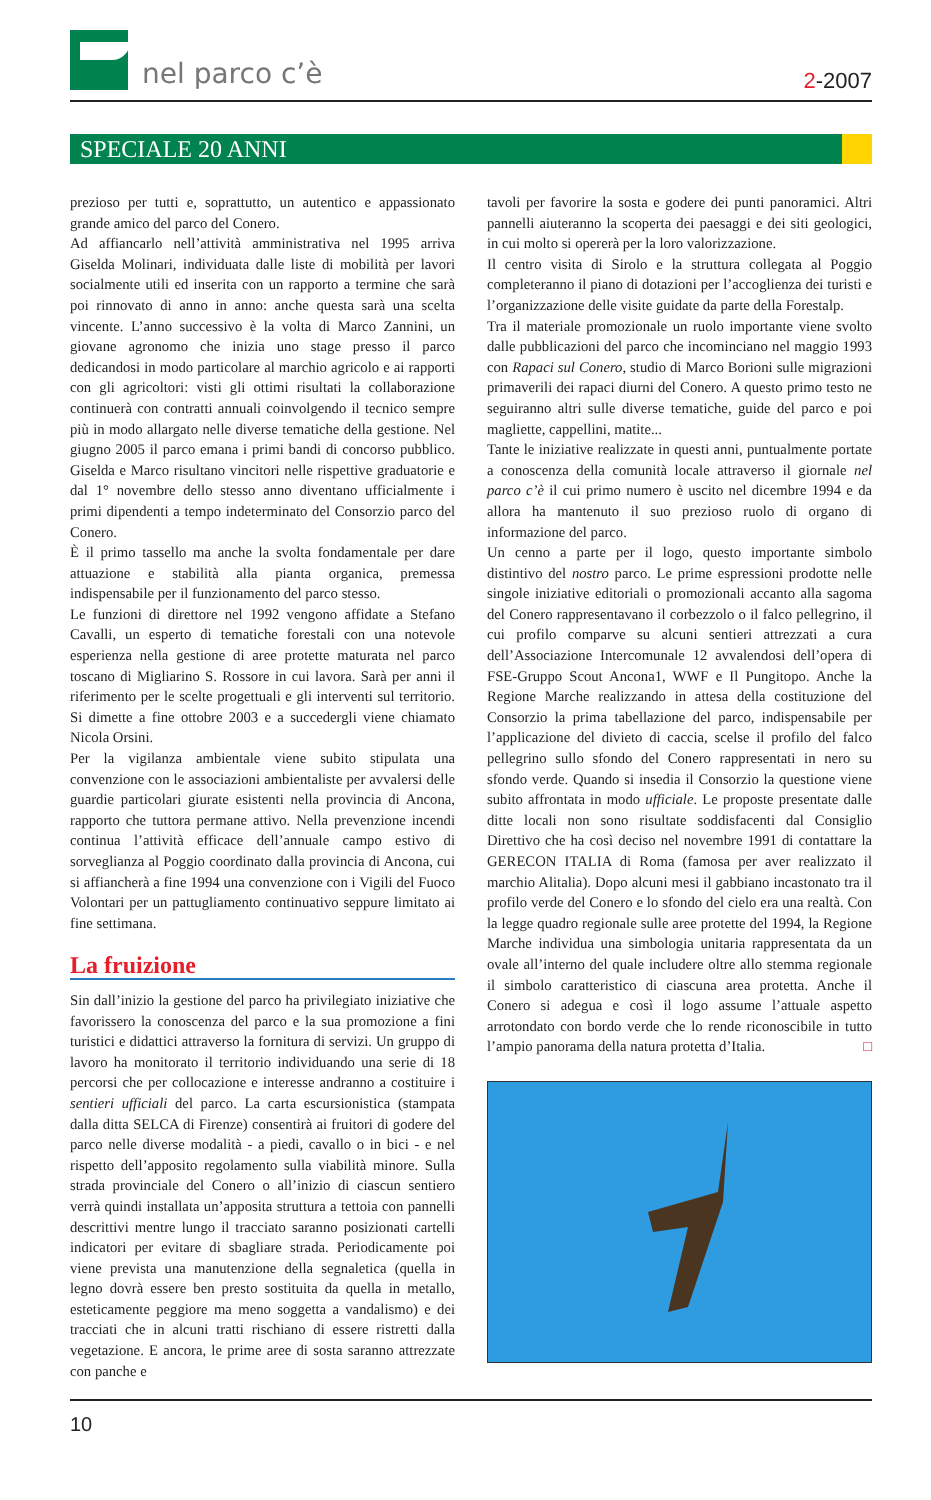nel parco c’è
2-2007
SPECIALE 20 ANNI
prezioso per tutti e, soprattutto, un autentico e appassionato grande amico del parco del Conero.
Ad affiancarlo nell’attività amministrativa nel 1995 arriva Giselda Molinari, individuata dalle liste di mobilità per lavori socialmente utili ed inserita con un rapporto a termine che sarà poi rinnovato di anno in anno: anche questa sarà una scelta vincente. L’anno successivo è la volta di Marco Zannini, un giovane agronomo che inizia uno stage presso il parco dedicandosi in modo particolare al marchio agricolo e ai rapporti con gli agricoltori: visti gli ottimi risultati la collaborazione continuerà con contratti annuali coinvolgendo il tecnico sempre più in modo allargato nelle diverse tematiche della gestione. Nel giugno 2005 il parco emana i primi bandi di concorso pubblico. Giselda e Marco risultano vincitori nelle rispettive graduatorie e dal 1° novembre dello stesso anno diventano ufficialmente i primi dipendenti a tempo indeterminato del Consorzio parco del Conero.
È il primo tassello ma anche la svolta fondamentale per dare attuazione e stabilità alla pianta organica, premessa indispensabile per il funzionamento del parco stesso.
Le funzioni di direttore nel 1992 vengono affidate a Stefano Cavalli, un esperto di tematiche forestali con una notevole esperienza nella gestione di aree protette maturata nel parco toscano di Migliarino S. Rossore in cui lavora. Sarà per anni il riferimento per le scelte progettuali e gli interventi sul territorio. Si dimette a fine ottobre 2003 e a succedergli viene chiamato Nicola Orsini.
Per la vigilanza ambientale viene subito stipulata una convenzione con le associazioni ambientaliste per avvalersi delle guardie particolari giurate esistenti nella provincia di Ancona, rapporto che tuttora permane attivo. Nella prevenzione incendi continua l’attività efficace dell’annuale campo estivo di sorveglianza al Poggio coordinato dalla provincia di Ancona, cui si affiancherà a fine 1994 una convenzione con i Vigili del Fuoco Volontari per un pattugliamento continuativo seppure limitato ai fine settimana.
La fruizione
Sin dall’inizio la gestione del parco ha privilegiato iniziative che favorissero la conoscenza del parco e la sua promozione a fini turistici e didattici attraverso la fornitura di servizi. Un gruppo di lavoro ha monitorato il territorio individuando una serie di 18 percorsi che per collocazione e interesse andranno a costituire i sentieri ufficiali del parco. La carta escursionistica (stampata dalla ditta SELCA di Firenze) consentirà ai fruitori di godere del parco nelle diverse modalità - a piedi, cavallo o in bici - e nel rispetto dell’apposito regolamento sulla viabilità minore. Sulla strada provinciale del Conero o all’inizio di ciascun sentiero verrà quindi installata un’apposita struttura a tettoia con pannelli descrittivi mentre lungo il tracciato saranno posizionati cartelli indicatori per evitare di sbagliare strada. Periodicamente poi viene prevista una manutenzione della segnaletica (quella in legno dovrà essere ben presto sostituita da quella in metallo, esteticamente peggiore ma meno soggetta a vandalismo) e dei tracciati che in alcuni tratti rischiano di essere ristretti dalla vegetazione. E ancora, le prime aree di sosta saranno attrezzate con panche e
tavoli per favorire la sosta e godere dei punti panoramici. Altri pannelli aiuteranno la scoperta dei paesaggi e dei siti geologici, in cui molto si opererà per la loro valorizzazione.
Il centro visita di Sirolo e la struttura collegata al Poggio completeranno il piano di dotazioni per l’accoglienza dei turisti e l’organizzazione delle visite guidate da parte della Forestalp.
Tra il materiale promozionale un ruolo importante viene svolto dalle pubblicazioni del parco che incominciano nel maggio 1993 con Rapaci sul Conero, studio di Marco Borioni sulle migrazioni primaverili dei rapaci diurni del Conero. A questo primo testo ne seguiranno altri sulle diverse tematiche, guide del parco e poi magliette, cappellini, matite...
Tante le iniziative realizzate in questi anni, puntualmente portate a conoscenza della comunità locale attraverso il giornale nel parco c’è il cui primo numero è uscito nel dicembre 1994 e da allora ha mantenuto il suo prezioso ruolo di organo di informazione del parco.
Un cenno a parte per il logo, questo importante simbolo distintivo del nostro parco. Le prime espressioni prodotte nelle singole iniziative editoriali o promozionali accanto alla sagoma del Conero rappresentavano il corbezzolo o il falco pellegrino, il cui profilo comparve su alcuni sentieri attrezzati a cura dell’Associazione Intercomunale 12 avvalendosi dell’opera di FSE-Gruppo Scout Ancona1, WWF e Il Pungitopo. Anche la Regione Marche realizzando in attesa della costituzione del Consorzio la prima tabellazione del parco, indispensabile per l’applicazione del divieto di caccia, scelse il profilo del falco pellegrino sullo sfondo del Conero rappresentati in nero su sfondo verde. Quando si insedia il Consorzio la questione viene subito affrontata in modo ufficiale. Le proposte presentate dalle ditte locali non sono risultate soddisfacenti dal Consiglio Direttivo che ha così deciso nel novembre 1991 di contattare la GERECON ITALIA di Roma (famosa per aver realizzato il marchio Alitalia). Dopo alcuni mesi il gabbiano incastonato tra il profilo verde del Conero e lo sfondo del cielo era una realtà. Con la legge quadro regionale sulle aree protette del 1994, la Regione Marche individua una simbologia unitaria rappresentata da un ovale all’interno del quale includere oltre allo stemma regionale il simbolo caratteristico di ciascuna area protetta. Anche il Conero si adegua e così il logo assume l’attuale aspetto arrotondato con bordo verde che lo rende riconoscibile in tutto l’ampio panorama della natura protetta d’Italia. □
10